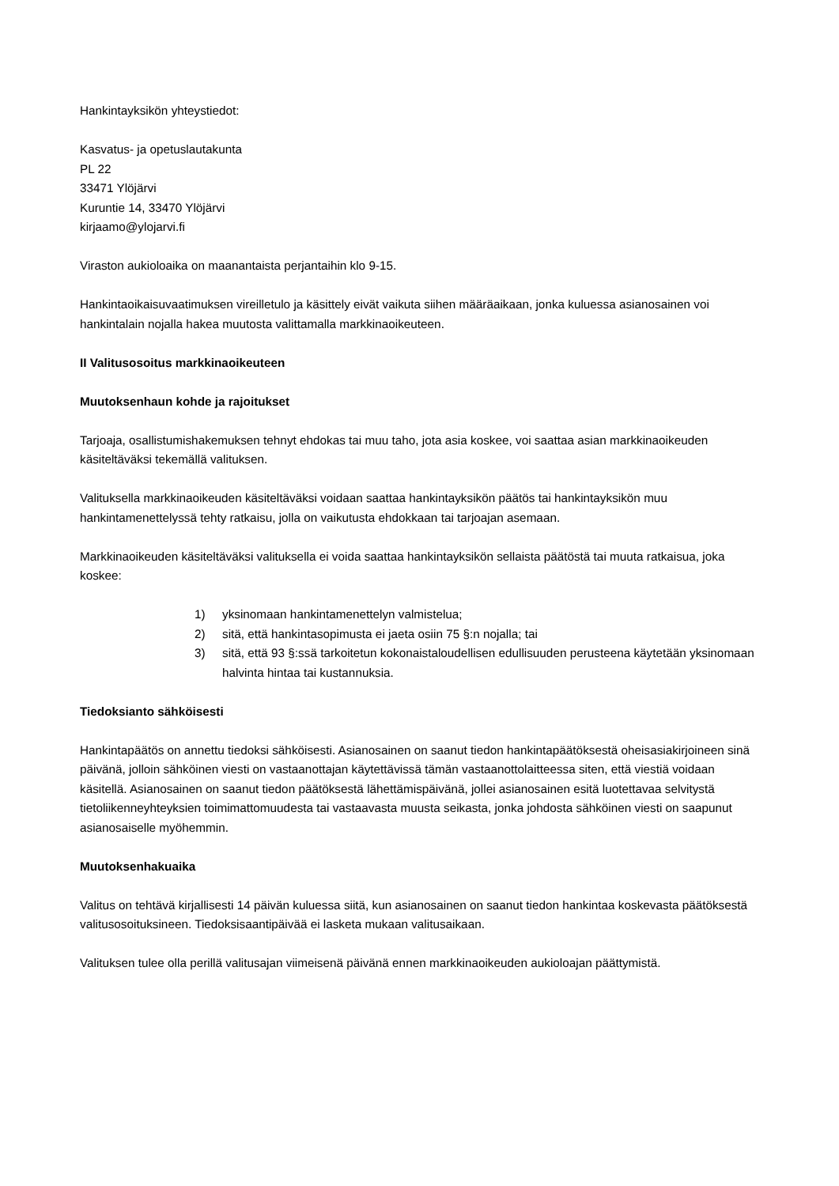Hankintayksikön yhteystiedot:
Kasvatus- ja opetuslautakunta
PL 22
33471 Ylöjärvi
Kuruntie 14, 33470 Ylöjärvi
kirjaamo@ylojarvi.fi
Viraston aukioloaika on maanantaista perjantaihin klo 9-15.
Hankintaoikaisuvaatimuksen vireilletulo ja käsittely eivät vaikuta siihen määräaikaan, jonka kuluessa asianosainen voi hankintalain nojalla hakea muutosta valittamalla markkinaoikeuteen.
II Valitusosoitus markkinaoikeuteen
Muutoksenhaun kohde ja rajoitukset
Tarjoaja, osallistumishakemuksen tehnyt ehdokas tai muu taho, jota asia koskee, voi saattaa asian markkinaoikeuden käsiteltäväksi tekemällä valituksen.
Valituksella markkinaoikeuden käsiteltäväksi voidaan saattaa hankintayksikön päätös tai hankintayksikön muu hankintamenettelyssä tehty ratkaisu, jolla on vaikutusta ehdokkaan tai tarjoajan asemaan.
Markkinaoikeuden käsiteltäväksi valituksella ei voida saattaa hankintayksikön sellaista päätöstä tai muuta ratkaisua, joka koskee:
1) yksinomaan hankintamenettelyn valmistelua;
2) sitä, että hankintasopimusta ei jaeta osiin 75 §:n nojalla; tai
3) sitä, että 93 §:ssä tarkoitetun kokonaistaloudellisen edullisuuden perusteena käytetään yksinomaan halvinta hintaa tai kustannuksia.
Tiedoksianto sähköisesti
Hankintapäätös on annettu tiedoksi sähköisesti. Asianosainen on saanut tiedon hankintapäätöksestä oheisasiakirjoineen sinä päivänä, jolloin sähköinen viesti on vastaanottajan käytettävissä tämän vastaanottolaitteessa siten, että viestiä voidaan käsitellä. Asianosainen on saanut tiedon päätöksestä lähettämispäivänä, jollei asianosainen esitä luotettavaa selvitystä tietoliikenneyhteyksien toimimattomuudesta tai vastaavasta muusta seikasta, jonka johdosta sähköinen viesti on saapunut asianosaiselle myöhemmin.
Muutoksenhakuaika
Valitus on tehtävä kirjallisesti 14 päivän kuluessa siitä, kun asianosainen on saanut tiedon hankintaa koskevasta päätöksestä valitusosoituksineen. Tiedoksisaantipäivää ei lasketa mukaan valitusaikaan.
Valituksen tulee olla perillä valitusajan viimeisenä päivänä ennen markkinaoikeuden aukioloajan päättymistä.